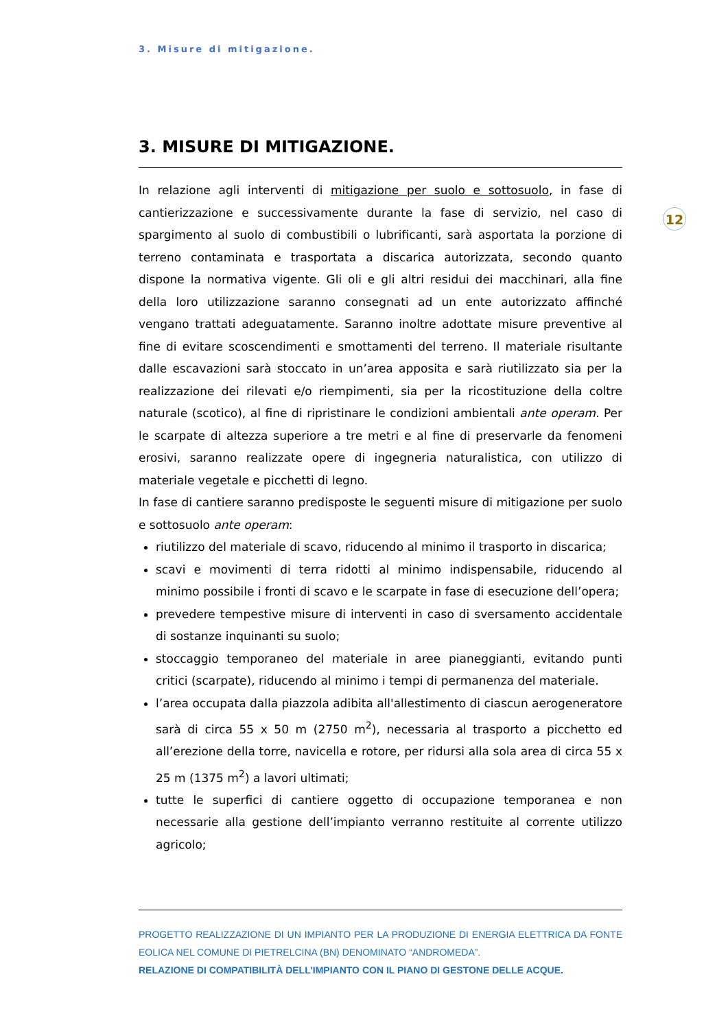3. Misure di mitigazione.
12
3. MISURE DI MITIGAZIONE.
In relazione agli interventi di mitigazione per suolo e sottosuolo, in fase di cantierizzazione e successivamente durante la fase di servizio, nel caso di spargimento al suolo di combustibili o lubrificanti, sarà asportata la porzione di terreno contaminata e trasportata a discarica autorizzata, secondo quanto dispone la normativa vigente. Gli oli e gli altri residui dei macchinari, alla fine della loro utilizzazione saranno consegnati ad un ente autorizzato affinché vengano trattati adeguatamente. Saranno inoltre adottate misure preventive al fine di evitare scoscendimenti e smottamenti del terreno. Il materiale risultante dalle escavazioni sarà stoccato in un’area apposita e sarà riutilizzato sia per la realizzazione dei rilevati e/o riempimenti, sia per la ricostituzione della coltre naturale (scotico), al fine di ripristinare le condizioni ambientali ante operam. Per le scarpate di altezza superiore a tre metri e al fine di preservarle da fenomeni erosivi, saranno realizzate opere di ingegneria naturalistica, con utilizzo di materiale vegetale e picchetti di legno.
In fase di cantiere saranno predisposte le seguenti misure di mitigazione per suolo e sottosuolo ante operam:
riutilizzo del materiale di scavo, riducendo al minimo il trasporto in discarica;
scavi e movimenti di terra ridotti al minimo indispensabile, riducendo al minimo possibile i fronti di scavo e le scarpate in fase di esecuzione dell’opera;
prevedere tempestive misure di interventi in caso di sversamento accidentale di sostanze inquinanti su suolo;
stoccaggio temporaneo del materiale in aree pianeggianti, evitando punti critici (scarpate), riducendo al minimo i tempi di permanenza del materiale.
l’area occupata dalla piazzola adibita all'allestimento di ciascun aerogeneratore sarà di circa 55 x 50 m (2750 m<sup>2</sup>), necessaria al trasporto a picchetto ed all’erezione della torre, navicella e rotore, per ridursi alla sola area di circa 55 x 25 m (1375 m<sup>2</sup>) a lavori ultimati;
tutte le superfici di cantiere oggetto di occupazione temporanea e non necessarie alla gestione dell’impianto verranno restituite al corrente utilizzo agricolo;
PROGETTO REALIZZAZIONE DI UN IMPIANTO PER LA PRODUZIONE DI ENERGIA ELETTRICA DA FONTE EOLICA NEL COMUNE DI PIETRELCINA (BN) DENOMINATO “ANDROMEDA”.
RELAZIONE DI COMPATIBILITÀ DELL’IMPIANTO CON IL PIANO DI GESTONE DELLE ACQUE.